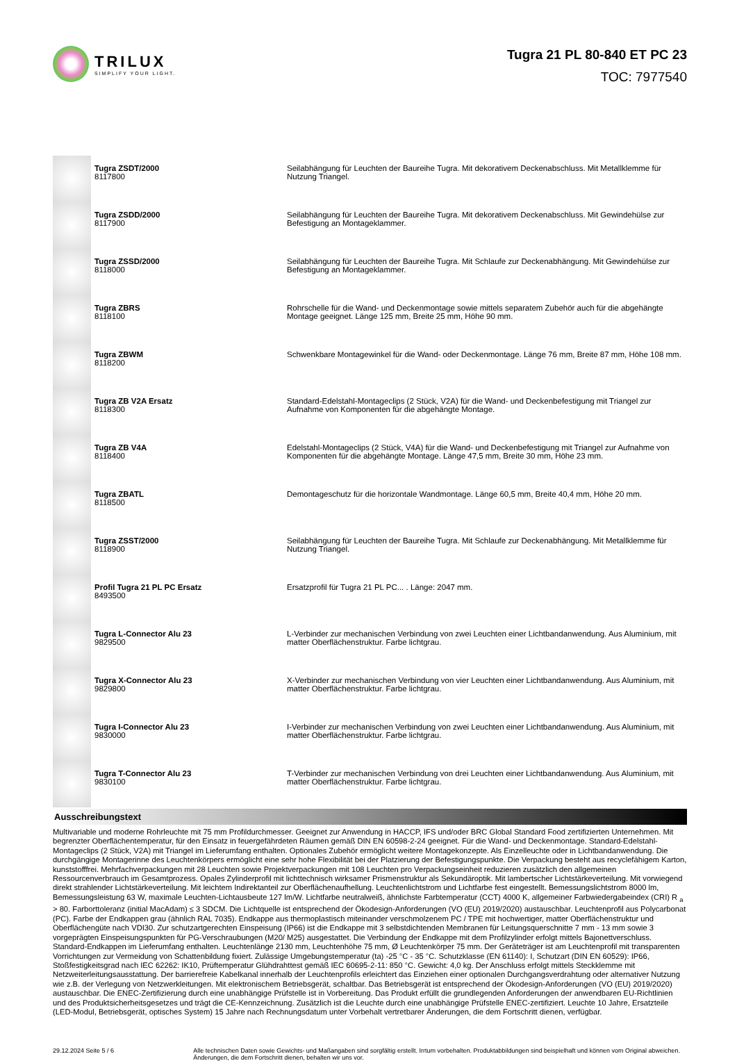TRILUX
SIMPLIFY YOUR LIGHT.
Tugra 21 PL 80-840 ET PC 23
TOC: 7977540
| | Tugra ZSDT/2000 8117800 | Seilabhängung für Leuchten der Baureihe Tugra. Mit dekorativem Deckenabschluss. Mit Metallklemme für Nutzung Triangel. |
| | Tugra ZSDD/2000 8117900 | Seilabhängung für Leuchten der Baureihe Tugra. Mit dekorativem Deckenabschluss. Mit Gewindehülse zur Befestigung an Montageklammer. |
| | Tugra ZSSD/2000 8118000 | Seilabhängung für Leuchten der Baureihe Tugra. Mit Schlaufe zur Deckenabhängung. Mit Gewindehülse zur Befestigung an Montageklammer. |
| | Tugra ZBRS 8118100 | Rohrschelle für die Wand- und Deckenmontage sowie mittels separatem Zubehör auch für die abgehängte Montage geeignet. Länge 125 mm, Breite 25 mm, Höhe 90 mm. |
| | Tugra ZBWM 8118200 | Schwenkbare Montagewinkel für die Wand- oder Deckenmontage. Länge 76 mm, Breite 87 mm, Höhe 108 mm. |
| | Tugra ZB V2A Ersatz 8118300 | Standard-Edelstahl-Montageclips (2 Stück, V2A) für die Wand- und Deckenbefestigung mit Triangel zur Aufnahme von Komponenten für die abgehängte Montage. |
| | Tugra ZB V4A 8118400 | Edelstahl-Montageclips (2 Stück, V4A) für die Wand- und Deckenbefestigung mit Triangel zur Aufnahme von Komponenten für die abgehängte Montage. Länge 47,5 mm, Breite 30 mm, Höhe 23 mm. |
| | Tugra ZBATL 8118500 | Demontageschutz für die horizontale Wandmontage. Länge 60,5 mm, Breite 40,4 mm, Höhe 20 mm. |
| | Tugra ZSST/2000 8118900 | Seilabhängung für Leuchten der Baureihe Tugra. Mit Schlaufe zur Deckenabhängung. Mit Metallklemme für Nutzung Triangel. |
| | Profil Tugra 21 PL PC Ersatz 8493500 | Ersatzprofil für Tugra 21 PL PC... . Länge: 2047 mm. |
| | Tugra L-Connector Alu 23 9829500 | L-Verbinder zur mechanischen Verbindung von zwei Leuchten einer Lichtbandanwendung. Aus Aluminium, mit matter Oberflächenstruktur. Farbe lichtgrau. |
| | Tugra X-Connector Alu 23 9829800 | X-Verbinder zur mechanischen Verbindung von vier Leuchten einer Lichtbandanwendung. Aus Aluminium, mit matter Oberflächenstruktur. Farbe lichtgrau. |
| | Tugra I-Connector Alu 23 9830000 | I-Verbinder zur mechanischen Verbindung von zwei Leuchten einer Lichtbandanwendung. Aus Aluminium, mit matter Oberflächenstruktur. Farbe lichtgrau. |
| | Tugra T-Connector Alu 23 9830100 | T-Verbinder zur mechanischen Verbindung von drei Leuchten einer Lichtbandanwendung. Aus Aluminium, mit matter Oberflächenstruktur. Farbe lichtgrau. |
Ausschreibungstext
Multivariable und moderne Rohrleuchte mit 75 mm Profildurchmesser. Geeignet zur Anwendung in HACCP, IFS und/oder BRC Global Standard Food zertifizierten Unternehmen. Mit begrenzter Oberflächentemperatur, für den Einsatz in feuergefährdeten Räumen gemäß DIN EN 60598-2-24 geeignet. Für die Wand- und Deckenmontage. Standard-Edelstahl-Montageclips (2 Stück, V2A) mit Triangel im Lieferumfang enthalten. Optionales Zubehör ermöglicht weitere Montagekonzepte. Als Einzelleuchte oder in Lichtbandanwendung. Die durchgängige Montagerinne des Leuchtenkörpers ermöglicht eine sehr hohe Flexibilität bei der Platzierung der Befestigungspunkte. Die Verpackung besteht aus recyclefähigem Karton, kunststofffrei. Mehrfachverpackungen mit 28 Leuchten sowie Projektverpackungen mit 108 Leuchten pro Verpackungseinheit reduzieren zusätzlich den allgemeinen Ressourcenverbrauch im Gesamtprozess. Opales Zylinderprofil mit lichttechnisch wirksamer Prismenstruktur als Sekundäroptik. Mit lambertscher Lichtstärkeverteilung. Mit vorwiegend direkt strahlender Lichtstärkeverteilung. Mit leichtem Indirektanteil zur Oberflächenaufhellung. Leuchtenlichtstrom und Lichtfarbe fest eingestellt. Bemessungslichtstrom 8000 lm, Bemessungsleistung 63 W, maximale Leuchten-Lichtausbeute 127 lm/W. Lichtfarbe neutralweiß, ähnlichste Farbtemperatur (CCT) 4000 K, allgemeiner Farbwiedergabeindex (CRI) R <sub>a</sub> > 80. Farborttoleranz (initial MacAdam) ≤ 3 SDCM. Die Lichtquelle ist entsprechend der Ökodesign-Anforderungen (VO (EU) 2019/2020) austauschbar. Leuchtenprofil aus Polycarbonat (PC). Farbe der Endkappen grau (ähnlich RAL 7035). Endkappe aus thermoplastisch miteinander verschmolzenem PC / TPE mit hochwertiger, matter Oberflächenstruktur und Oberflächengüte nach VDI30. Zur schutzartgerechten Einspeisung (IP66) ist die Endkappe mit 3 selbstdichtenden Membranen für Leitungsquerschnitte 7 mm - 13 mm sowie 3 vorgeprägten Einspeisungspunkten für PG-Verschraubungen (M20/ M25) ausgestattet. Die Verbindung der Endkappe mit dem Profilzylinder erfolgt mittels Bajonettverschluss. Standard-Endkappen im Lieferumfang enthalten. Leuchtenlänge 2130 mm, Leuchtenhöhe 75 mm, Ø Leuchtenkörper 75 mm. Der Geräteträger ist am Leuchtenprofil mit transparenten Vorrichtungen zur Vermeidung von Schattenbildung fixiert. Zulässige Umgebungstemperatur (ta) -25 °C - 35 °C. Schutzklasse (EN 61140): I, Schutzart (DIN EN 60529): IP66, Stoßfestigkeitsgrad nach IEC 62262: IK10, Prüftemperatur Glühdrahttest gemäß IEC 60695-2-11: 850 °C. Gewicht: 4,0 kg. Der Anschluss erfolgt mittels Steckklemme mit Netzweiterleitungsausstattung. Der barrierefreie Kabelkanal innerhalb der Leuchtenprofils erleichtert das Einziehen einer optionalen Durchgangsverdrahtung oder alternativer Nutzung wie z.B. der Verlegung von Netzwerkleitungen. Mit elektronischem Betriebsgerät, schaltbar. Das Betriebsgerät ist entsprechend der Ökodesign-Anforderungen (VO (EU) 2019/2020) austauschbar. Die ENEC-Zertifizierung durch eine unabhängige Prüfstelle ist in Vorbereitung. Das Produkt erfüllt die grundlegenden Anforderungen der anwendbaren EU-Richtlinien und des Produktsicherheitsgesetzes und trägt die CE-Kennzeichnung. Zusätzlich ist die Leuchte durch eine unabhängige Prüfstelle ENEC-zertifiziert. Leuchte 10 Jahre, Ersatzteile (LED-Modul, Betriebsgerät, optisches System) 15 Jahre nach Rechnungsdatum unter Vorbehalt vertretbarer Änderungen, die dem Fortschritt dienen, verfügbar.
29.12.2024 Seite 5 / 6 Alle technischen Daten sowie Gewichts- und Maßangaben sind sorgfältig erstellt. Irrtum vorbehalten. Produktabbildungen sind beispielhaft und können vom Original abweichen. Änderungen, die dem Fortschritt dienen, behalten wir uns vor.